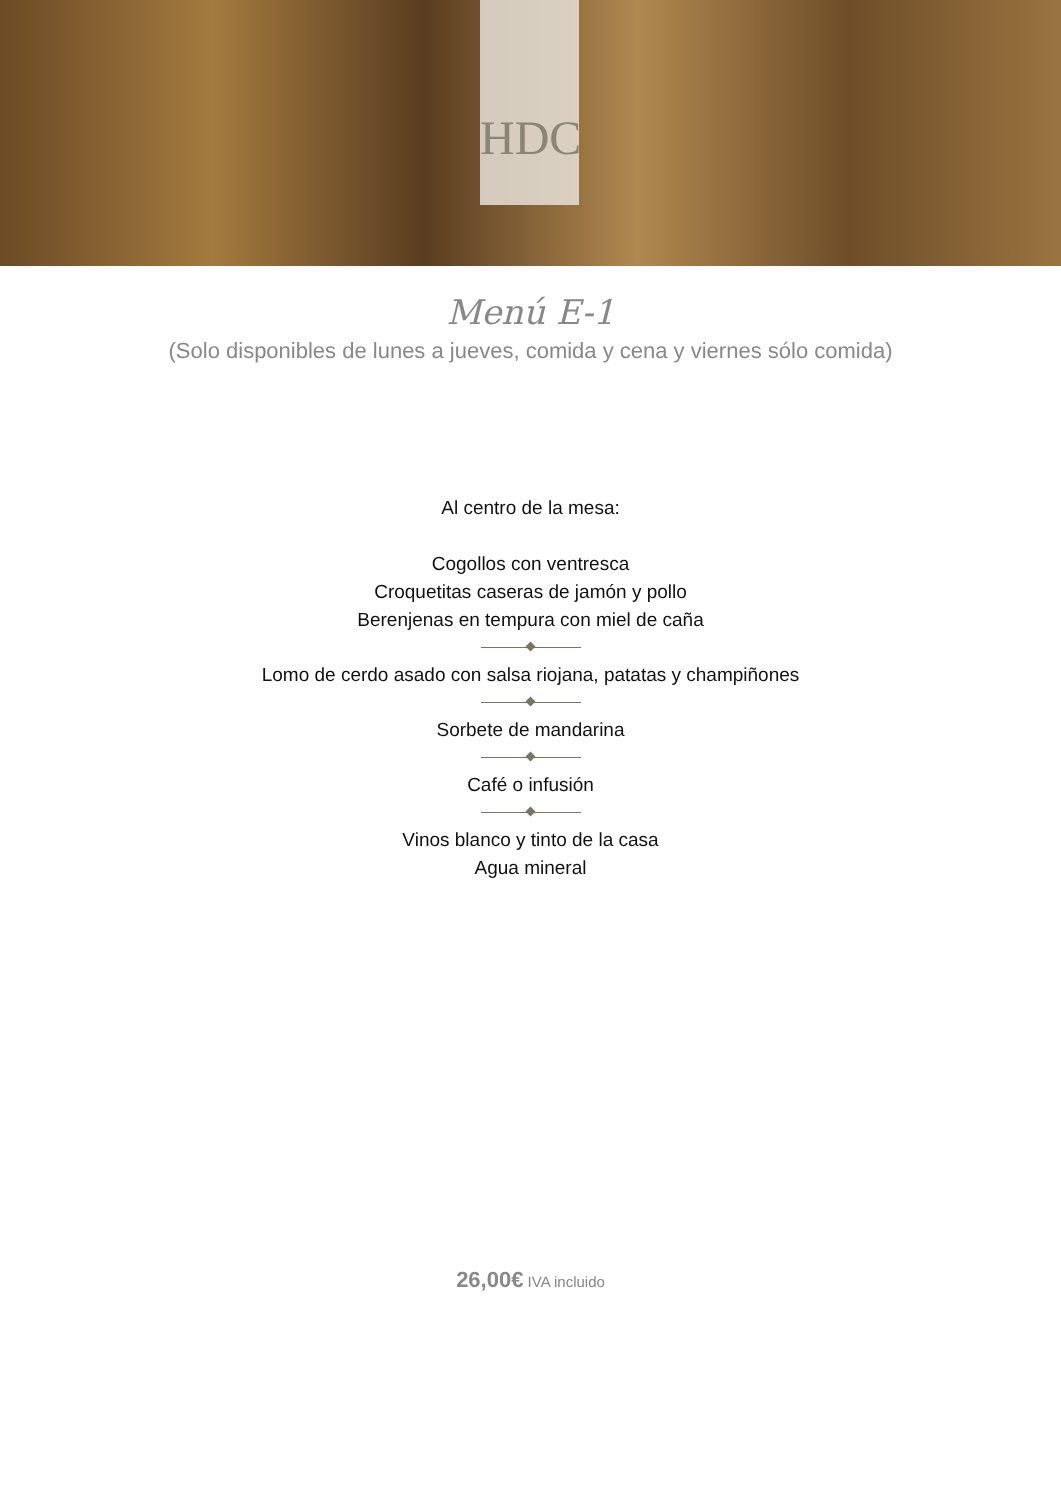HDC
Menú E-1
(Solo disponibles de lunes a jueves, comida y cena y viernes sólo comida)
Al centro de la mesa:
Cogollos con ventresca
Croquetitas caseras de jamón y pollo
Berenjenas en tempura con miel de caña
Lomo de cerdo asado con salsa riojana, patatas y champiñones
Sorbete de mandarina
Café o infusión
Vinos blanco y tinto de la casa
Agua mineral
26,00€ IVA incluido